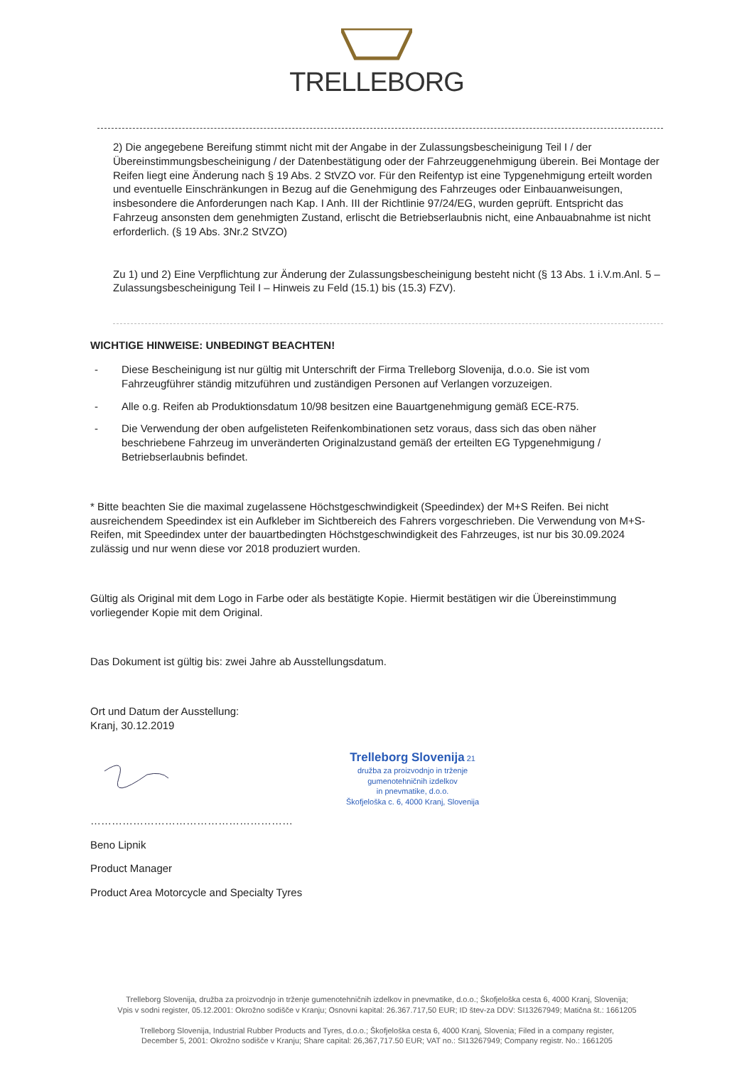TRELLEBORG
2) Die angegebene Bereifung stimmt nicht mit der Angabe in der Zulassungsbescheinigung Teil I / der Übereinstimmungsbescheinigung / der Datenbestätigung oder der Fahrzeuggenehmigung überein. Bei Montage der Reifen liegt eine Änderung nach § 19 Abs. 2 StVZO vor. Für den Reifentyp ist eine Typgenehmigung erteilt worden und eventuelle Einschränkungen in Bezug auf die Genehmigung des Fahrzeuges oder Einbauanweisungen, insbesondere die Anforderungen nach Kap. I Anh. III der Richtlinie 97/24/EG, wurden geprüft. Entspricht das Fahrzeug ansonsten dem genehmigten Zustand, erlischt die Betriebserlaubnis nicht, eine Anbauabnahme ist nicht erforderlich. (§ 19 Abs. 3Nr.2 StVZO)
Zu 1) und 2) Eine Verpflichtung zur Änderung der Zulassungsbescheinigung besteht nicht (§ 13 Abs. 1 i.V.m.Anl. 5 – Zulassungsbescheinigung Teil I – Hinweis zu Feld (15.1) bis (15.3) FZV).
WICHTIGE HINWEISE: UNBEDINGT BEACHTEN!
- Diese Bescheinigung ist nur gültig mit Unterschrift der Firma Trelleborg Slovenija, d.o.o. Sie ist vom Fahrzeugführer ständig mitzuführen und zuständigen Personen auf Verlangen vorzuzeigen.
- Alle o.g. Reifen ab Produktionsdatum 10/98 besitzen eine Bauartgenehmigung gemäß ECE-R75.
- Die Verwendung der oben aufgelisteten Reifenkombinationen setz voraus, dass sich das oben näher beschriebene Fahrzeug im unveränderten Originalzustand gemäß der erteilten EG Typgenehmigung / Betriebserlaubnis befindet.
* Bitte beachten Sie die maximal zugelassene Höchstgeschwindigkeit (Speedindex) der M+S Reifen. Bei nicht ausreichendem Speedindex ist ein Aufkleber im Sichtbereich des Fahrers vorgeschrieben. Die Verwendung von M+S-Reifen, mit Speedindex unter der bauartbedingten Höchstgeschwindigkeit des Fahrzeuges, ist nur bis 30.09.2024 zulässig und nur wenn diese vor 2018 produziert wurden.
Gültig als Original mit dem Logo in Farbe oder als bestätigte Kopie. Hiermit bestätigen wir die Übereinstimmung vorliegender Kopie mit dem Original.
Das Dokument ist gültig bis: zwei Jahre ab Ausstellungsdatum.
Ort und Datum der Ausstellung:
Kranj, 30.12.2019
Trelleborg Slovenija 21
družba za proizvodnjo in trženje
gumenotehničnih izdelkov
in pnevmatike, d.o.o.
Škofjeloška c. 6, 4000 Kranj, Slovenija
…………………………………………………
Beno Lipnik
Product Manager
Product Area Motorcycle and Specialty Tyres
Trelleborg Slovenija, družba za proizvodnjo in trženje gumenotehničnih izdelkov in pnevmatike, d.o.o.; Škofjeloška cesta 6, 4000 Kranj, Slovenija;
Vpis v sodni register, 05.12.2001: Okrožno sodišče v Kranju; Osnovni kapital: 26.367.717,50 EUR; ID štev-za DDV: SI13267949; Matična št.: 1661205
Trelleborg Slovenija, Industrial Rubber Products and Tyres, d.o.o.; Škofjeloška cesta 6, 4000 Kranj, Slovenia; Filed in a company register,
December 5, 2001: Okrožno sodišče v Kranju; Share capital: 26,367,717.50 EUR; VAT no.: SI13267949; Company registr. No.: 1661205